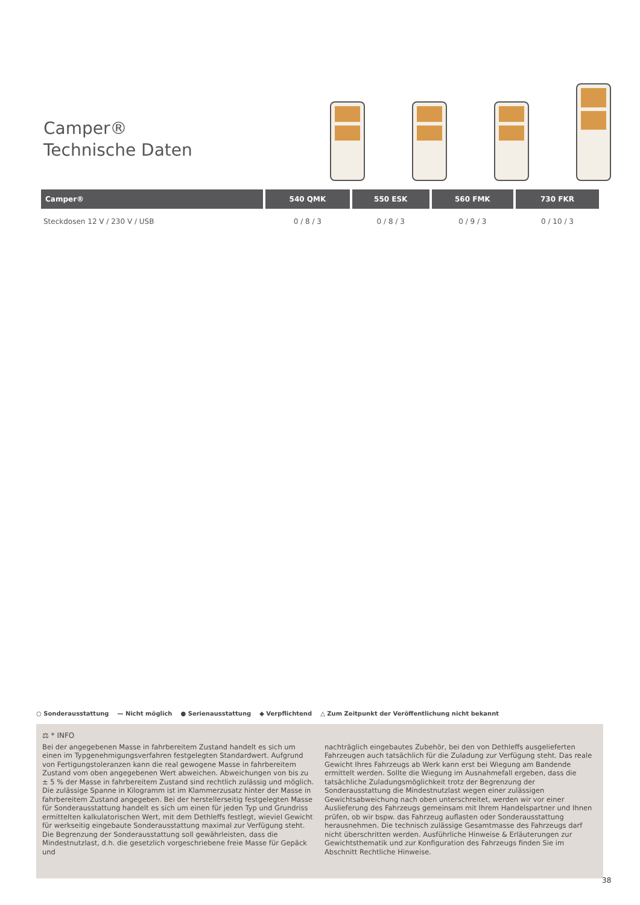Camper®
Technische Daten
| Camper® | 540 QMK | 550 ESK | 560 FMK | 730 FKR |
| --- | --- | --- | --- | --- |
| Steckdosen 12 V / 230 V / USB | 0 / 8 / 3 | 0 / 8 / 3 | 0 / 9 / 3 | 0 / 10 / 3 |
○ Sonderausstattung — Nicht möglich ● Serienausstattung ◆ Verpflichtend △ Zum Zeitpunkt der Veröffentlichung nicht bekannt
⚖ * INFO
Bei der angegebenen Masse in fahrbereitem Zustand handelt es sich um einen im Typgenehmigungsverfahren festgelegten Standardwert. Aufgrund von Fertigungstoleranzen kann die real gewogene Masse in fahrbereitem Zustand vom oben angegebenen Wert abweichen. Abweichungen von bis zu ± 5 % der Masse in fahrbereitem Zustand sind rechtlich zulässig und möglich. Die zulässige Spanne in Kilogramm ist im Klammerzusatz hinter der Masse in fahrbereitem Zustand angegeben. Bei der herstellerseitig festgelegten Masse für Sonderausstattung handelt es sich um einen für jeden Typ und Grundriss ermittelten kalkulatorischen Wert, mit dem Dethleffs festlegt, wieviel Gewicht für werkseitig eingebaute Sonderausstattung maximal zur Verfügung steht. Die Begrenzung der Sonderausstattung soll gewährleisten, dass die Mindestnutzlast, d.h. die gesetzlich vorgeschriebene freie Masse für Gepäck und
nachträglich eingebautes Zubehör, bei den von Dethleffs ausgelieferten Fahrzeugen auch tatsächlich für die Zuladung zur Verfügung steht. Das reale Gewicht Ihres Fahrzeugs ab Werk kann erst bei Wiegung am Bandende ermittelt werden. Sollte die Wiegung im Ausnahmefall ergeben, dass die tatsächliche Zuladungsmöglichkeit trotz der Begrenzung der Sonderausstattung die Mindestnutzlast wegen einer zulässigen Gewichtsabweichung nach oben unterschreitet, werden wir vor einer Auslieferung des Fahrzeugs gemeinsam mit Ihrem Handelspartner und Ihnen prüfen, ob wir bspw. das Fahrzeug auflasten oder Sonderausstattung herausnehmen. Die technisch zulässige Gesamtmasse des Fahrzeugs darf nicht überschritten werden. Ausführliche Hinweise & Erläuterungen zur Gewichtsthematik und zur Konfiguration des Fahrzeugs finden Sie im Abschnitt Rechtliche Hinweise.
38